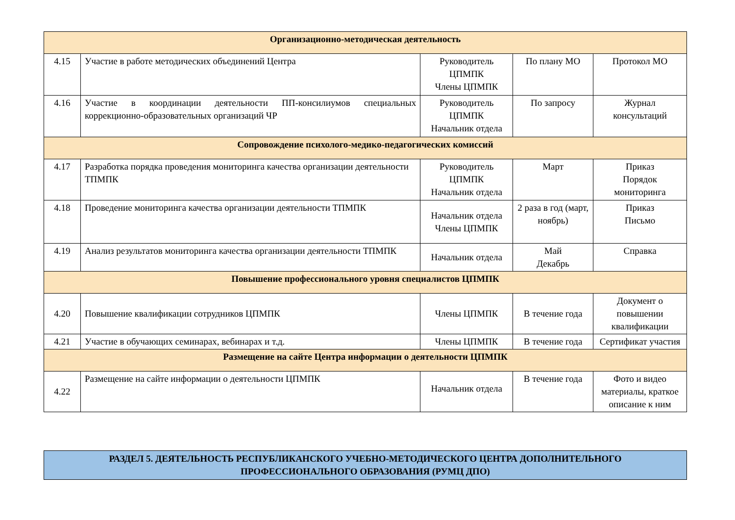| Организационно-методическая деятельность | | | | |
| 4.15 | Участие в работе методических объединений Центра | Руководитель ЦПМПК Члены ЦПМПК | По плану МО | Протокол МО |
| 4.16 | Участие в координации деятельности ПП-консилиумов специальных коррекционно-образовательных организаций ЧР | Руководитель ЦПМПК Начальник отдела | По запросу | Журнал консультаций |
| Сопровождение психолого-медико-педагогических комиссий | | | | |
| 4.17 | Разработка порядка проведения мониторинга качества организации деятельности ТПМПК | Руководитель ЦПМПК Начальник отдела | Март | Приказ Порядок мониторинга |
| 4.18 | Проведение мониторинга качества организации деятельности ТПМПК | Начальник отдела Члены ЦПМПК | 2 раза в год (март, ноябрь) | Приказ Письмо |
| 4.19 | Анализ результатов мониторинга качества организации деятельности ТПМПК | Начальник отдела | Май Декабрь | Справка |
| Повышение профессионального уровня специалистов ЦПМПК | | | | |
| 4.20 | Повышение квалификации сотрудников ЦПМПК | Члены ЦПМПК | В течение года | Документ о повышении квалификации |
| 4.21 | Участие в обучающих семинарах, вебинарах и т.д. | Члены ЦПМПК | В течение года | Сертификат участия |
| Размещение на сайте Центра информации о деятельности ЦПМПК | | | | |
| 4.22 | Размещение на сайте информации о деятельности ЦПМПК | Начальник отдела | В течение года | Фото и видео материалы, краткое описание к ним |
РАЗДЕЛ 5. ДЕЯТЕЛЬНОСТЬ РЕСПУБЛИКАНСКОГО УЧЕБНО-МЕТОДИЧЕСКОГО ЦЕНТРА ДОПОЛНИТЕЛЬНОГО
ПРОФЕССИОНАЛЬНОГО ОБРАЗОВАНИЯ (РУМЦ ДПО)